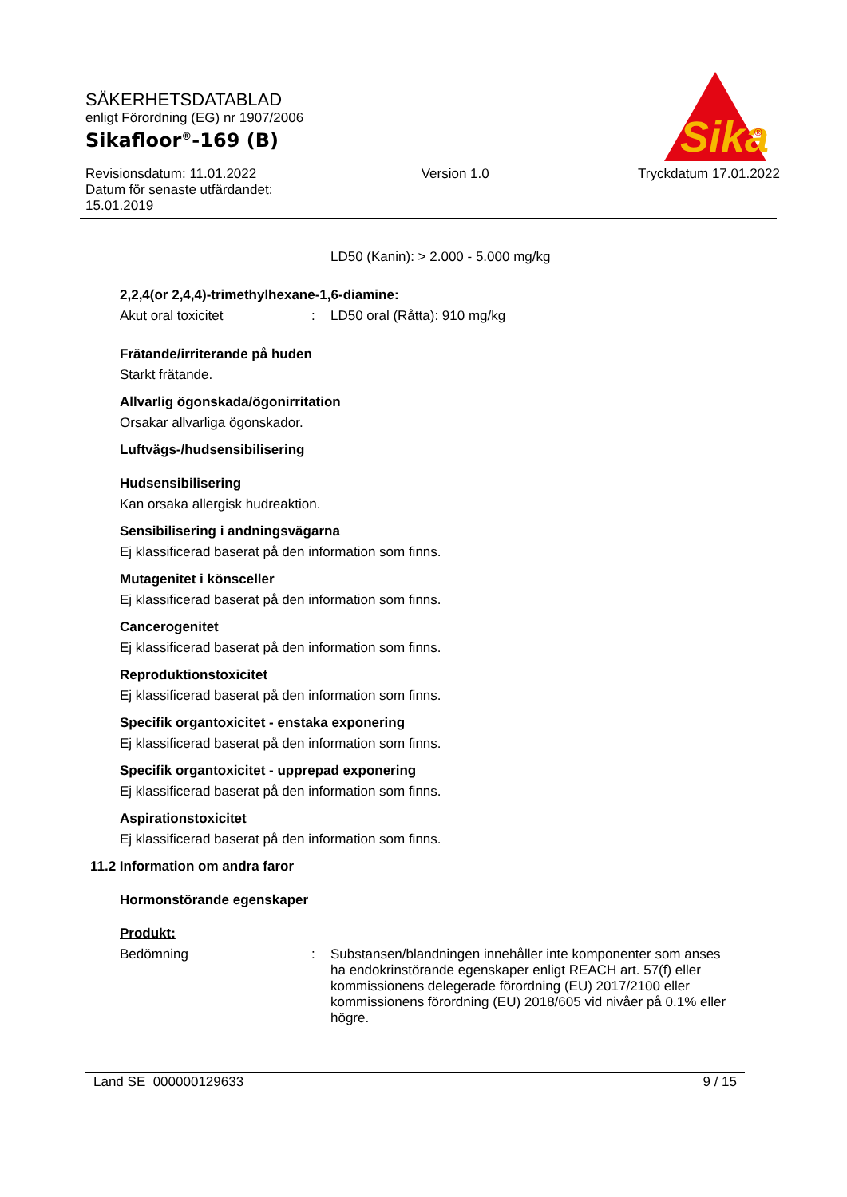SÄKERHETSDATABLAD
enligt Förordning (EG) nr 1907/2006
Sikafloor<sup>®</sup>-169 (B)
Revisionsdatum: 11.01.2022
Datum för senaste utfärdandet:
15.01.2019
Version 1.0 Tryckdatum 17.01.2022
Sika
®
LD50 (Kanin): > 2.000 - 5.000 mg/kg
2,2,4(or 2,4,4)-trimethylhexane-1,6-diamine:
Akut oral toxicitet :
LD50 oral (Råtta): 910 mg/kg
Frätande/irriterande på huden
Starkt frätande.
Allvarlig ögonskada/ögonirritation
Orsakar allvarliga ögonskador.
Luftvägs-/hudsensibilisering
Hudsensibilisering
Kan orsaka allergisk hudreaktion.
Sensibilisering i andningsvägarna
Ej klassificerad baserat på den information som finns.
Mutagenitet i könsceller
Ej klassificerad baserat på den information som finns.
Cancerogenitet
Ej klassificerad baserat på den information som finns.
Reproduktionstoxicitet
Ej klassificerad baserat på den information som finns.
Specifik organtoxicitet - enstaka exponering
Ej klassificerad baserat på den information som finns.
Specifik organtoxicitet - upprepad exponering
Ej klassificerad baserat på den information som finns.
Aspirationstoxicitet
Ej klassificerad baserat på den information som finns.
11.2 Information om andra faror
Hormonstörande egenskaper
Produkt:
Bedömning :
Substansen/blandningen innehåller inte komponenter som anses ha endokrinstörande egenskaper enligt REACH art. 57(f) eller kommissionens delegerade förordning (EU) 2017/2100 eller kommissionens förordning (EU) 2018/605 vid nivåer på 0.1% eller högre.
Land SE 000000129633 9 / 15